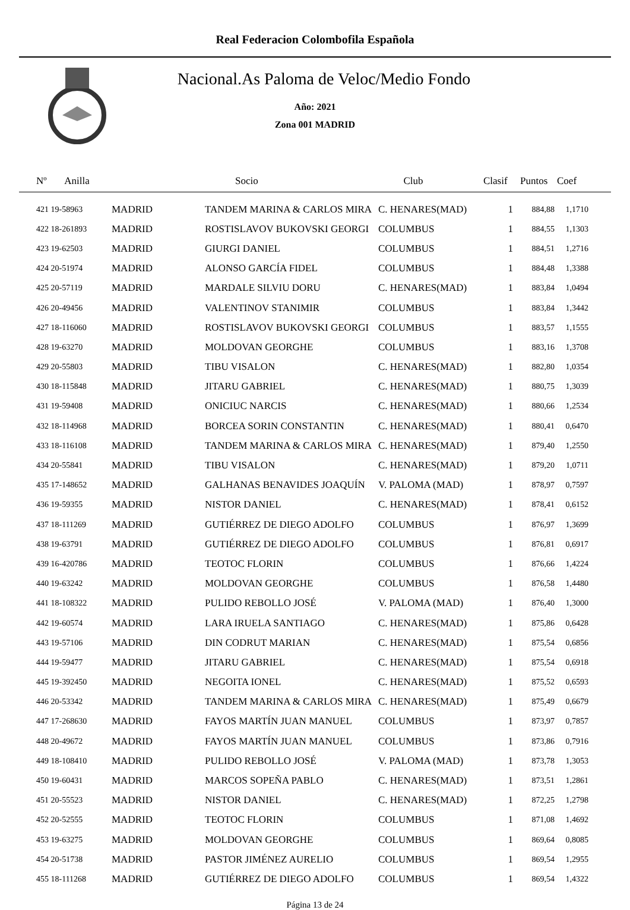Real Federacion Colombofila Española
Nacional.As Paloma de Veloc/Medio Fondo
Año: 2021
Zona 001 MADRID
| Nº Anilla | | Socio | Club | Clasif | Puntos | Coef |
| --- | --- | --- | --- | --- | --- | --- |
| 421 19-58963 | MADRID | TANDEM MARINA & CARLOS MIRA | C. HENARES(MAD) | 1 | 884,88 | 1,1710 |
| 422 18-261893 | MADRID | ROSTISLAVOV BUKOVSKI GEORGI | COLUMBUS | 1 | 884,55 | 1,1303 |
| 423 19-62503 | MADRID | GIURGI DANIEL | COLUMBUS | 1 | 884,51 | 1,2716 |
| 424 20-51974 | MADRID | ALONSO GARCÍA FIDEL | COLUMBUS | 1 | 884,48 | 1,3388 |
| 425 20-57119 | MADRID | MARDALE SILVIU DORU | C. HENARES(MAD) | 1 | 883,84 | 1,0494 |
| 426 20-49456 | MADRID | VALENTINOV STANIMIR | COLUMBUS | 1 | 883,84 | 1,3442 |
| 427 18-116060 | MADRID | ROSTISLAVOV BUKOVSKI GEORGI | COLUMBUS | 1 | 883,57 | 1,1555 |
| 428 19-63270 | MADRID | MOLDOVAN GEORGHE | COLUMBUS | 1 | 883,16 | 1,3708 |
| 429 20-55803 | MADRID | TIBU VISALON | C. HENARES(MAD) | 1 | 882,80 | 1,0354 |
| 430 18-115848 | MADRID | JITARU GABRIEL | C. HENARES(MAD) | 1 | 880,75 | 1,3039 |
| 431 19-59408 | MADRID | ONICIUC NARCIS | C. HENARES(MAD) | 1 | 880,66 | 1,2534 |
| 432 18-114968 | MADRID | BORCEA SORIN CONSTANTIN | C. HENARES(MAD) | 1 | 880,41 | 0,6470 |
| 433 18-116108 | MADRID | TANDEM MARINA & CARLOS MIRA | C. HENARES(MAD) | 1 | 879,40 | 1,2550 |
| 434 20-55841 | MADRID | TIBU VISALON | C. HENARES(MAD) | 1 | 879,20 | 1,0711 |
| 435 17-148652 | MADRID | GALHANAS BENAVIDES JOAQUÍN | V. PALOMA (MAD) | 1 | 878,97 | 0,7597 |
| 436 19-59355 | MADRID | NISTOR DANIEL | C. HENARES(MAD) | 1 | 878,41 | 0,6152 |
| 437 18-111269 | MADRID | GUTIÉRREZ DE DIEGO ADOLFO | COLUMBUS | 1 | 876,97 | 1,3699 |
| 438 19-63791 | MADRID | GUTIÉRREZ DE DIEGO ADOLFO | COLUMBUS | 1 | 876,81 | 0,6917 |
| 439 16-420786 | MADRID | TEOTOC FLORIN | COLUMBUS | 1 | 876,66 | 1,4224 |
| 440 19-63242 | MADRID | MOLDOVAN GEORGHE | COLUMBUS | 1 | 876,58 | 1,4480 |
| 441 18-108322 | MADRID | PULIDO REBOLLO JOSÉ | V. PALOMA (MAD) | 1 | 876,40 | 1,3000 |
| 442 19-60574 | MADRID | LARA IRUELA SANTIAGO | C. HENARES(MAD) | 1 | 875,86 | 0,6428 |
| 443 19-57106 | MADRID | DIN CODRUT MARIAN | C. HENARES(MAD) | 1 | 875,54 | 0,6856 |
| 444 19-59477 | MADRID | JITARU GABRIEL | C. HENARES(MAD) | 1 | 875,54 | 0,6918 |
| 445 19-392450 | MADRID | NEGOITA IONEL | C. HENARES(MAD) | 1 | 875,52 | 0,6593 |
| 446 20-53342 | MADRID | TANDEM MARINA & CARLOS MIRA | C. HENARES(MAD) | 1 | 875,49 | 0,6679 |
| 447 17-268630 | MADRID | FAYOS MARTÍN JUAN MANUEL | COLUMBUS | 1 | 873,97 | 0,7857 |
| 448 20-49672 | MADRID | FAYOS MARTÍN JUAN MANUEL | COLUMBUS | 1 | 873,86 | 0,7916 |
| 449 18-108410 | MADRID | PULIDO REBOLLO JOSÉ | V. PALOMA (MAD) | 1 | 873,78 | 1,3053 |
| 450 19-60431 | MADRID | MARCOS SOPEÑA PABLO | C. HENARES(MAD) | 1 | 873,51 | 1,2861 |
| 451 20-55523 | MADRID | NISTOR DANIEL | C. HENARES(MAD) | 1 | 872,25 | 1,2798 |
| 452 20-52555 | MADRID | TEOTOC FLORIN | COLUMBUS | 1 | 871,08 | 1,4692 |
| 453 19-63275 | MADRID | MOLDOVAN GEORGHE | COLUMBUS | 1 | 869,64 | 0,8085 |
| 454 20-51738 | MADRID | PASTOR JIMÉNEZ AURELIO | COLUMBUS | 1 | 869,54 | 1,2955 |
| 455 18-111268 | MADRID | GUTIÉRREZ DE DIEGO ADOLFO | COLUMBUS | 1 | 869,54 | 1,4322 |
Página 13 de 24